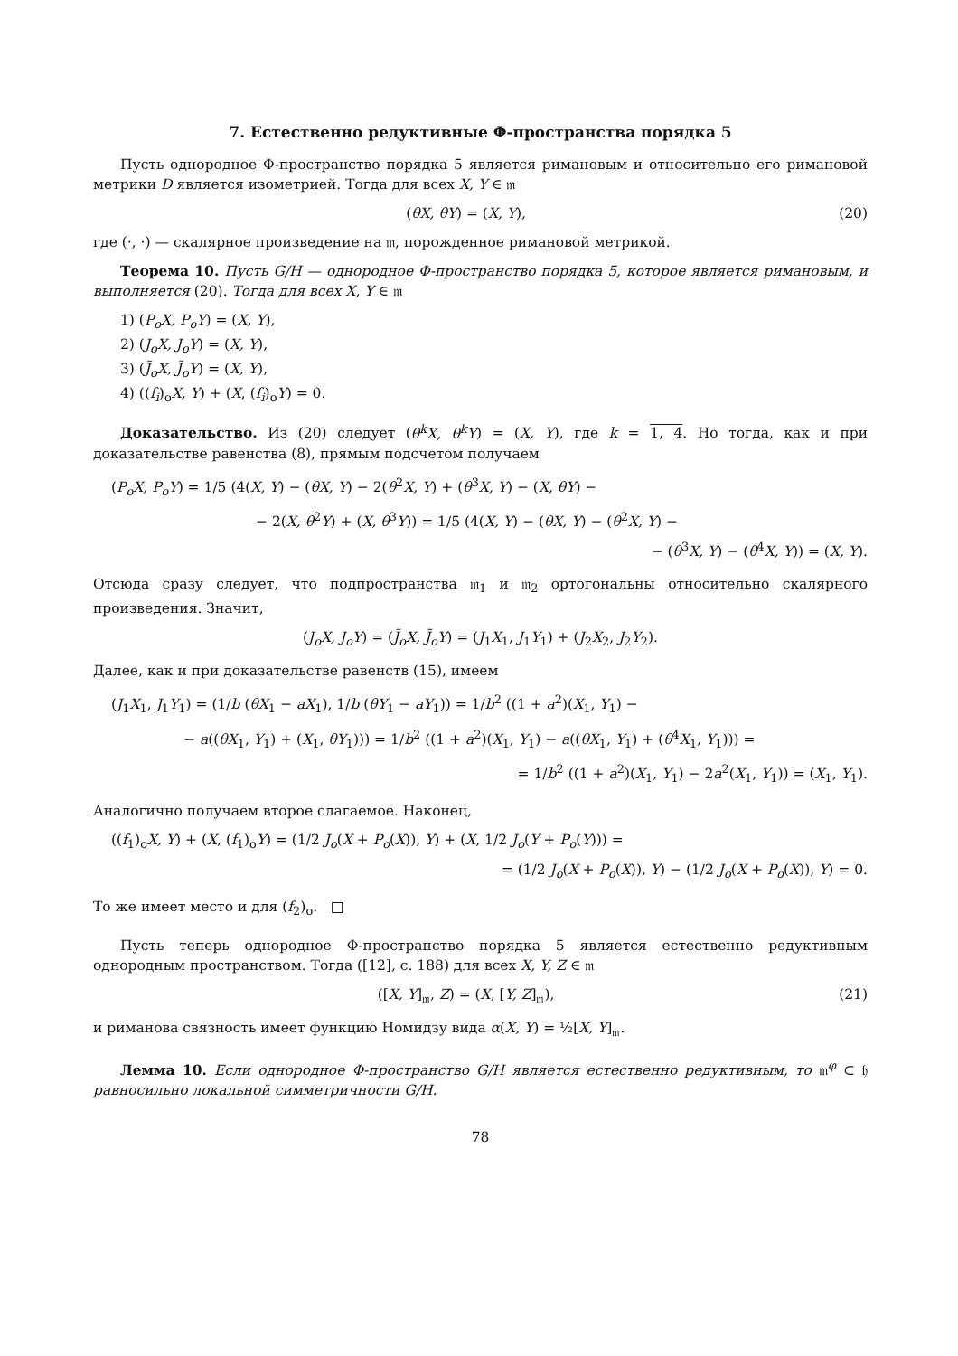7. Естественно редуктивные Φ-пространства порядка 5
Пусть однородное Φ-пространство порядка 5 является римановым и относительно его римановой метрики D является изометрией. Тогда для всех X, Y ∈ 𝔪
(θX, θY) = (X, Y), (20)
где (·, ·) — скалярное произведение на 𝔪, порожденное римановой метрикой.
Теорема 10. Пусть G/H — однородное Φ-пространство порядка 5, которое является римановым, и выполняется (20). Тогда для всех X, Y ∈ 𝔪
1) (P<sub>o</sub>X, P<sub>o</sub>Y) = (X, Y),
2) (J<sub>o</sub>X, J<sub>o</sub>Y) = (X, Y),
3) (J̃<sub>o</sub>X, J̃<sub>o</sub>Y) = (X, Y),
4) ((f<sub>i</sub>)<sub>o</sub>X, Y) + (X, (f<sub>i</sub>)<sub>o</sub>Y) = 0.
Доказательство. Из (20) следует (θ<sup>k</sup>X, θ<sup>k</sup>Y) = (X, Y), где k = 1, 4. Но тогда, как и при доказательстве равенства (8), прямым подсчетом получаем
(P<sub>o</sub>X, P<sub>o</sub>Y) = 1/5 (4(X, Y) − (θX, Y) − 2(θ<sup>2</sup>X, Y) + (θ<sup>3</sup>X, Y) − (X, θY) −
− 2(X, θ<sup>2</sup>Y) + (X, θ<sup>3</sup>Y)) = 1/5 (4(X, Y) − (θX, Y) − (θ<sup>2</sup>X, Y) −
− (θ<sup>3</sup>X, Y) − (θ<sup>4</sup>X, Y)) = (X, Y).
Отсюда сразу следует, что подпространства 𝔪<sub>1</sub> и 𝔪<sub>2</sub> ортогональны относительно скалярного произведения. Значит,
(J<sub>o</sub>X, J<sub>o</sub>Y) = (J̃<sub>o</sub>X, J̃<sub>o</sub>Y) = (J<sub>1</sub>X<sub>1</sub>, J<sub>1</sub>Y<sub>1</sub>) + (J<sub>2</sub>X<sub>2</sub>, J<sub>2</sub>Y<sub>2</sub>).
Далее, как и при доказательстве равенств (15), имеем
(J<sub>1</sub>X<sub>1</sub>, J<sub>1</sub>Y<sub>1</sub>) = (1/b (θX<sub>1</sub> − aX<sub>1</sub>), 1/b (θY<sub>1</sub> − aY<sub>1</sub>)) = 1/b<sup>2</sup> ((1 + a<sup>2</sup>)(X<sub>1</sub>, Y<sub>1</sub>) −
− a((θX<sub>1</sub>, Y<sub>1</sub>) + (X<sub>1</sub>, θY<sub>1</sub>))) = 1/b<sup>2</sup> ((1 + a<sup>2</sup>)(X<sub>1</sub>, Y<sub>1</sub>) − a((θX<sub>1</sub>, Y<sub>1</sub>) + (θ<sup>4</sup>X<sub>1</sub>, Y<sub>1</sub>))) =
= 1/b<sup>2</sup> ((1 + a<sup>2</sup>)(X<sub>1</sub>, Y<sub>1</sub>) − 2a<sup>2</sup>(X<sub>1</sub>, Y<sub>1</sub>)) = (X<sub>1</sub>, Y<sub>1</sub>).
Аналогично получаем второе слагаемое. Наконец,
((f<sub>1</sub>)<sub>o</sub>X, Y) + (X, (f<sub>1</sub>)<sub>o</sub>Y) = (1/2 J<sub>o</sub>(X + P<sub>o</sub>(X)), Y) + (X, 1/2 J<sub>o</sub>(Y + P<sub>o</sub>(Y))) =
= (1/2 J<sub>o</sub>(X + P<sub>o</sub>(X)), Y) − (1/2 J<sub>o</sub>(X + P<sub>o</sub>(X)), Y) = 0.
То же имеет место и для (f<sub>2</sub>)<sub>o</sub>. □
Пусть теперь однородное Φ-пространство порядка 5 является естественно редуктивным однородным пространством. Тогда ([12], с. 188) для всех X, Y, Z ∈ 𝔪
([X, Y]<sub>𝔪</sub>, Z) = (X, [Y, Z]<sub>𝔪</sub>), (21)
и риманова связность имеет функцию Номидзу вида α(X, Y) = ½[X, Y]<sub>𝔪</sub>.
Лемма 10. Если однородное Φ-пространство G/H является естественно редуктивным, то 𝔪<sup>φ</sup> ⊂ 𝔥 равносильно локальной симметричности G/H.
78